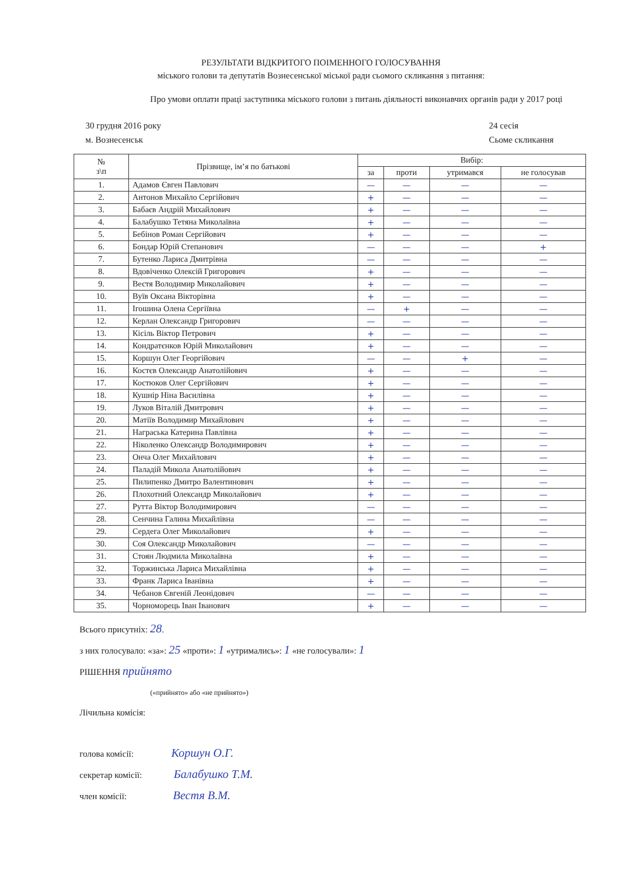РЕЗУЛЬТАТИ ВІДКРИТОГО ПОІМЕННОГО ГОЛОСУВАННЯ
міського голови та депутатів Вознесенської міської ради сьомого скликання з питання:
Про умови оплати праці заступника міського голови з питань діяльності виконавчих органів ради у 2017 році
30 грудня 2016 року
м. Вознесенськ
24 сесія
Сьоме скликання
| № з\п | Прізвище, ім’я по батькові | Вибір: | | | |
| --- | --- | --- | --- | --- | --- |
| | | за | проти | утримався | не голосував |
| 1. | Адамов Євген Павлович | — | — | — | — |
| 2. | Антонов Михайло Сергійович | + | — | — | — |
| 3. | Бабаєв Андрій Михайлович | + | — | — | — |
| 4. | Балабушко Тетяна Миколаївна | + | — | — | — |
| 5. | Бебінов Роман Сергійович | + | — | — | — |
| 6. | Бондар Юрій Степанович | — | — | — | + |
| 7. | Бутенко Лариса Дмитрівна | — | — | — | — |
| 8. | Вдовіченко Олексій Григорович | + | — | — | — |
| 9. | Вестя Володимир Миколайович | + | — | — | — |
| 10. | Вуїв Оксана Вікторівна | + | — | — | — |
| 11. | Ігошина Олена Сергіївна | — | + | — | — |
| 12. | Керлан Олександр Григорович | — | — | — | — |
| 13. | Кісіль Віктор Петрович | + | — | — | — |
| 14. | Кондратєнков Юрій Миколайович | + | — | — | — |
| 15. | Коршун Олег Георгійович | — | — | + | — |
| 16. | Костєв Олександр Анатолійович | + | — | — | — |
| 17. | Костюков Олег Сергійович | + | — | — | — |
| 18. | Кушнір Ніна Василівна | + | — | — | — |
| 19. | Луков Віталій Дмитрович | + | — | — | — |
| 20. | Матіїв Володимир Михайлович | + | — | — | — |
| 21. | Награська Катерина Павлівна | + | — | — | — |
| 22. | Ніколенко Олександр Володимирович | + | — | — | — |
| 23. | Онча Олег Михайлович | + | — | — | — |
| 24. | Паладій Микола Анатолійович | + | — | — | — |
| 25. | Пилипенко Дмитро Валентинович | + | — | — | — |
| 26. | Плохотний Олександр Миколайович | + | — | — | — |
| 27. | Рутта Віктор Володимирович | — | — | — | — |
| 28. | Сенчина Галина Михайлівна | — | — | — | — |
| 29. | Сердега Олег Миколайович | + | — | — | — |
| 30. | Соя Олександр Миколайович | — | — | — | — |
| 31. | Стоян Людмила Миколаївна | + | — | — | — |
| 32. | Торжинська Лариса Михайлівна | + | — | — | — |
| 33. | Франк Лариса Іванівна | + | — | — | — |
| 34. | Чебанов Євгеній Леонідович | — | — | — | — |
| 35. | Чорноморець Іван Іванович | + | — | — | — |
Всього присутніх: 28.
з них голосувало: «за»: 25 «проти»: 1 «утримались»: 1 «не голосували»: 1
РІШЕННЯ прийнято
(«прийнято» або «не прийнято»)
Лічильна комісія:
голова комісії: Коршун О.Г.
секретар комісії: Балабушко Т.М.
член комісії: Вестя В.М.